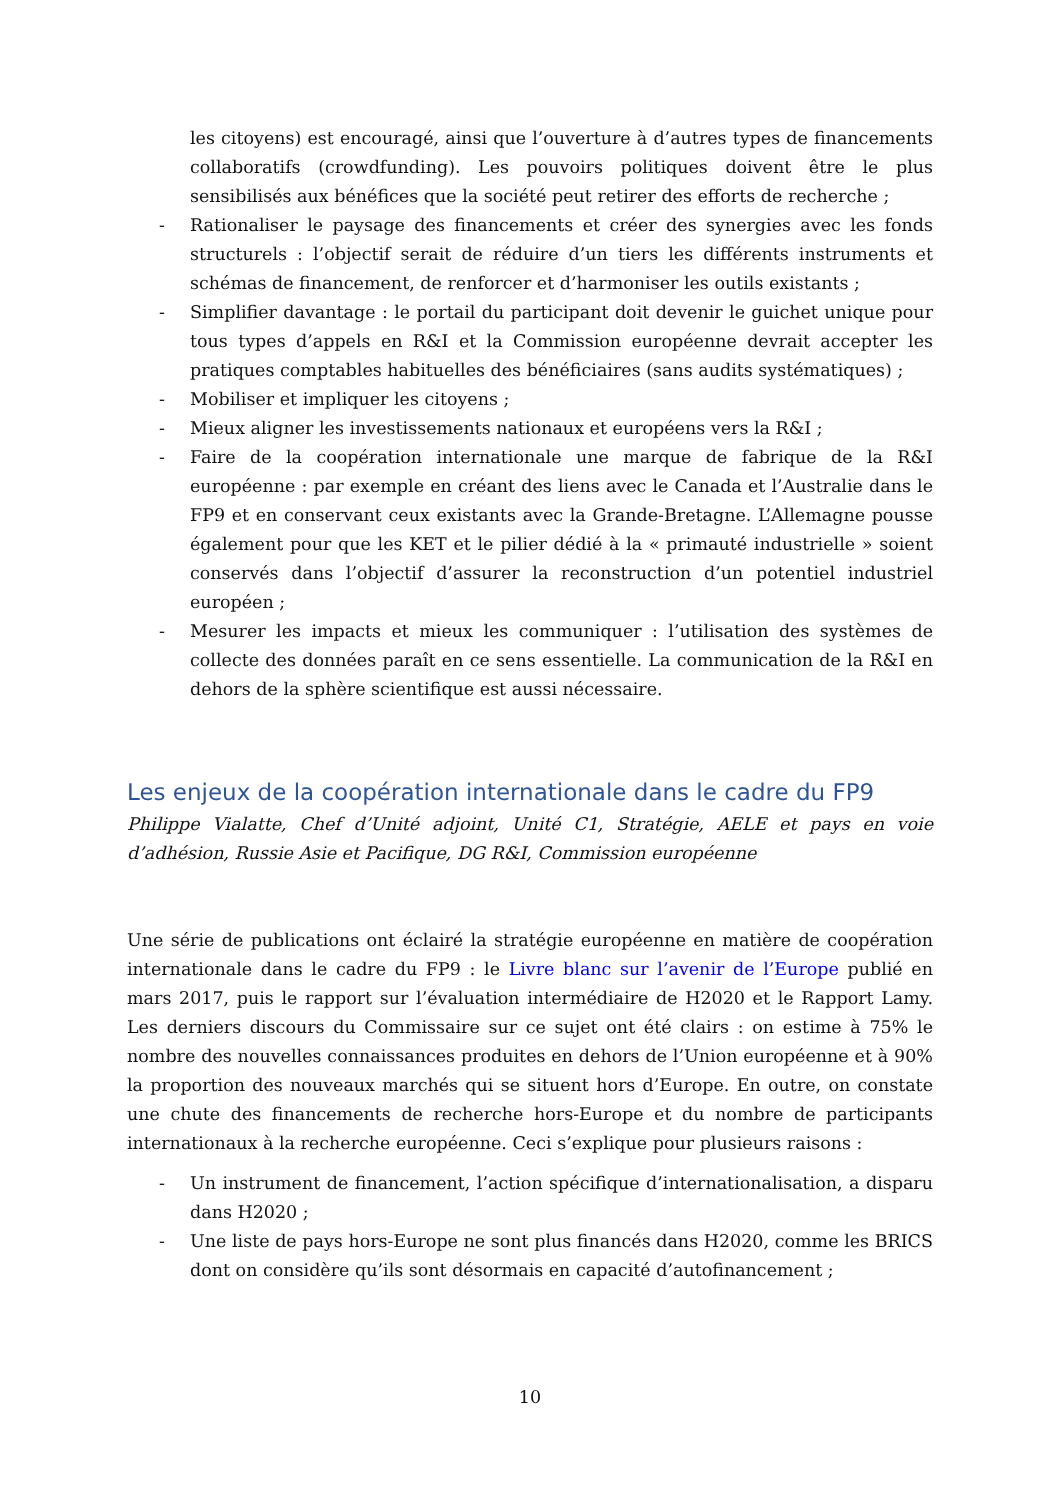les citoyens) est encouragé, ainsi que l’ouverture à d’autres types de financements collaboratifs (crowdfunding). Les pouvoirs politiques doivent être le plus sensibilisés aux bénéfices que la société peut retirer des efforts de recherche ;
- Rationaliser le paysage des financements et créer des synergies avec les fonds structurels : l’objectif serait de réduire d’un tiers les différents instruments et schémas de financement, de renforcer et d’harmoniser les outils existants ;
- Simplifier davantage : le portail du participant doit devenir le guichet unique pour tous types d’appels en R&I et la Commission européenne devrait accepter les pratiques comptables habituelles des bénéficiaires (sans audits systématiques) ;
- Mobiliser et impliquer les citoyens ;
- Mieux aligner les investissements nationaux et européens vers la R&I ;
- Faire de la coopération internationale une marque de fabrique de la R&I européenne : par exemple en créant des liens avec le Canada et l’Australie dans le FP9 et en conservant ceux existants avec la Grande-Bretagne. L’Allemagne pousse également pour que les KET et le pilier dédié à la « primauté industrielle » soient conservés dans l’objectif d’assurer la reconstruction d’un potentiel industriel européen ;
- Mesurer les impacts et mieux les communiquer : l’utilisation des systèmes de collecte des données paraît en ce sens essentielle. La communication de la R&I en dehors de la sphère scientifique est aussi nécessaire.
Les enjeux de la coopération internationale dans le cadre du FP9
Philippe Vialatte, Chef d’Unité adjoint, Unité C1, Stratégie, AELE et pays en voie d’adhésion, Russie Asie et Pacifique, DG R&I, Commission européenne
Une série de publications ont éclairé la stratégie européenne en matière de coopération internationale dans le cadre du FP9 : le Livre blanc sur l’avenir de l’Europe publié en mars 2017, puis le rapport sur l’évaluation intermédiaire de H2020 et le Rapport Lamy. Les derniers discours du Commissaire sur ce sujet ont été clairs : on estime à 75% le nombre des nouvelles connaissances produites en dehors de l’Union européenne et à 90% la proportion des nouveaux marchés qui se situent hors d’Europe. En outre, on constate une chute des financements de recherche hors-Europe et du nombre de participants internationaux à la recherche européenne. Ceci s’explique pour plusieurs raisons :
- Un instrument de financement, l’action spécifique d’internationalisation, a disparu dans H2020 ;
- Une liste de pays hors-Europe ne sont plus financés dans H2020, comme les BRICS dont on considère qu’ils sont désormais en capacité d’autofinancement ;
10